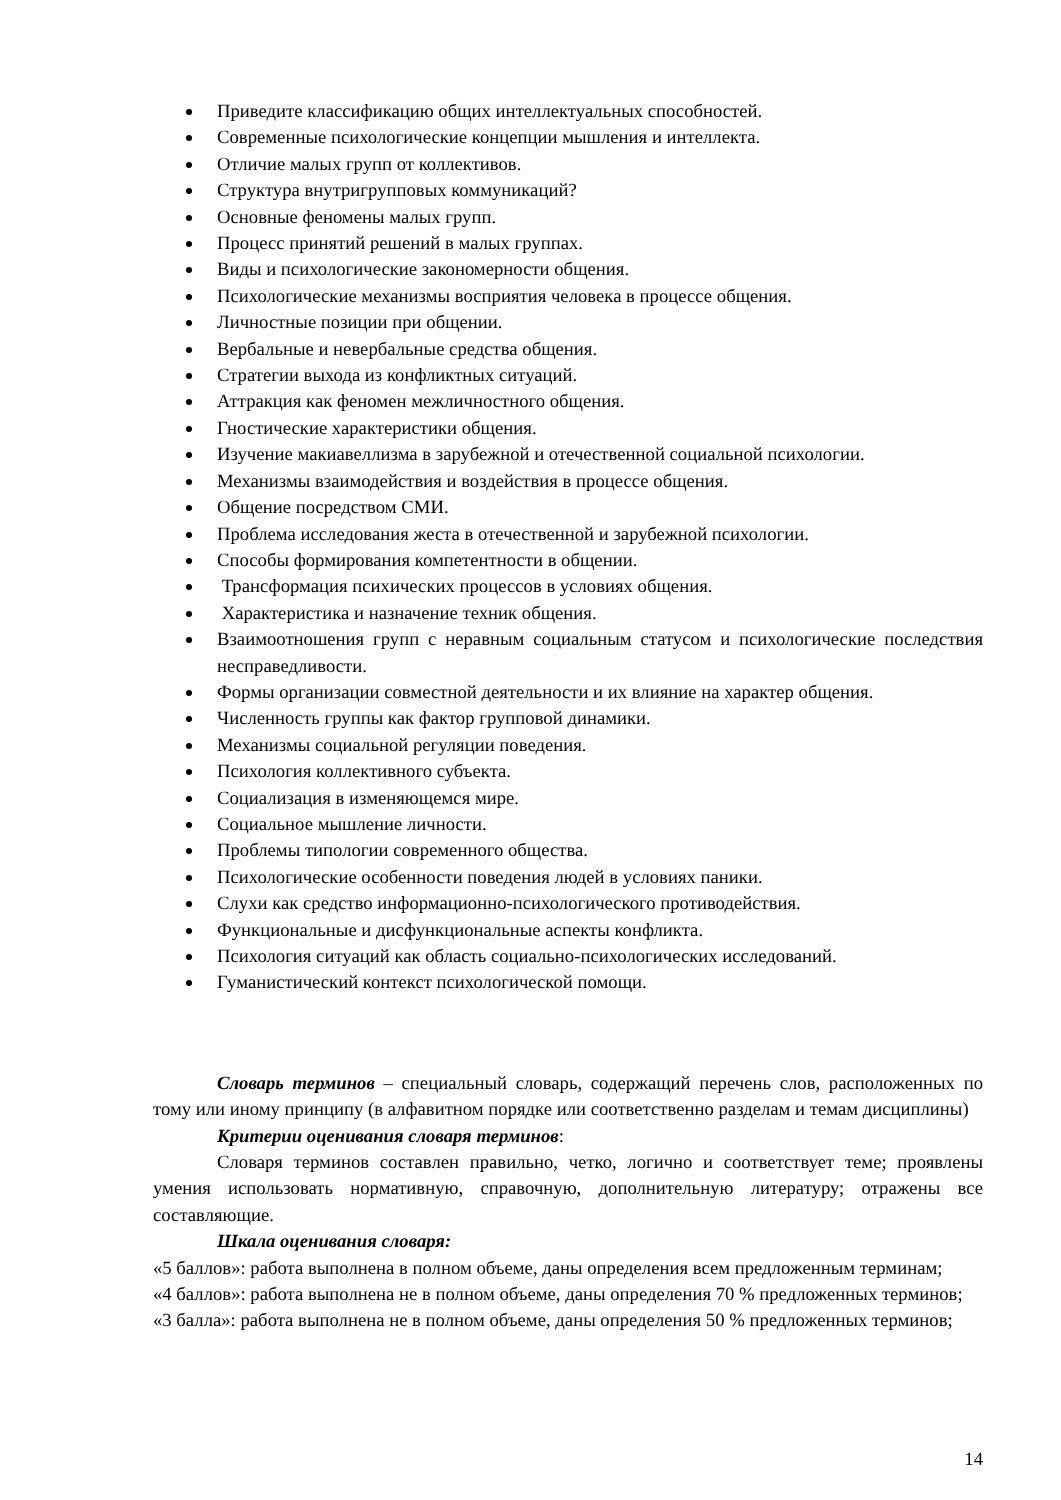Приведите классификацию общих интеллектуальных способностей.
Современные психологические концепции мышления и интеллекта.
Отличие малых групп от коллективов.
Структура внутригрупповых коммуникаций?
Основные феномены малых групп.
Процесс принятий решений в малых группах.
Виды и психологические закономерности общения.
Психологические механизмы восприятия человека в процессе общения.
Личностные позиции при общении.
Вербальные и невербальные средства общения.
Стратегии выхода из конфликтных ситуаций.
Аттракция как феномен межличностного общения.
Гностические характеристики общения.
Изучение макиавеллизма в зарубежной и отечественной социальной психологии.
Механизмы взаимодействия и воздействия в процессе общения.
Общение посредством СМИ.
Проблема исследования жеста в отечественной и зарубежной психологии.
Способы формирования компетентности в общении.
Трансформация психических процессов в условиях общения.
Характеристика и назначение техник общения.
Взаимоотношения групп с неравным социальным статусом и психологические последствия несправедливости.
Формы организации совместной деятельности и их влияние на характер общения.
Численность группы как фактор групповой динамики.
Механизмы социальной регуляции поведения.
Психология коллективного субъекта.
Социализация в изменяющемся мире.
Социальное мышление личности.
Проблемы типологии современного общества.
Психологические особенности поведения людей в условиях паники.
Слухи как средство информационно-психологического противодействия.
Функциональные и дисфункциональные аспекты конфликта.
Психология ситуаций как область социально-психологических исследований.
Гуманистический контекст психологической помощи.
Словарь терминов – специальный словарь, содержащий перечень слов, расположенных по тому или иному принципу (в алфавитном порядке или соответственно разделам и темам дисциплины)
Критерии оценивания словаря терминов:
Словаря терминов составлен правильно, четко, логично и соответствует теме; проявлены умения использовать нормативную, справочную, дополнительную литературу; отражены все составляющие.
Шкала оценивания словаря:
«5 баллов»: работа выполнена в полном объеме, даны определения всем предложенным терминам;
«4 баллов»: работа выполнена не в полном объеме, даны определения 70 % предложенных терминов;
«3 балла»: работа выполнена не в полном объеме, даны определения 50 % предложенных терминов;
14